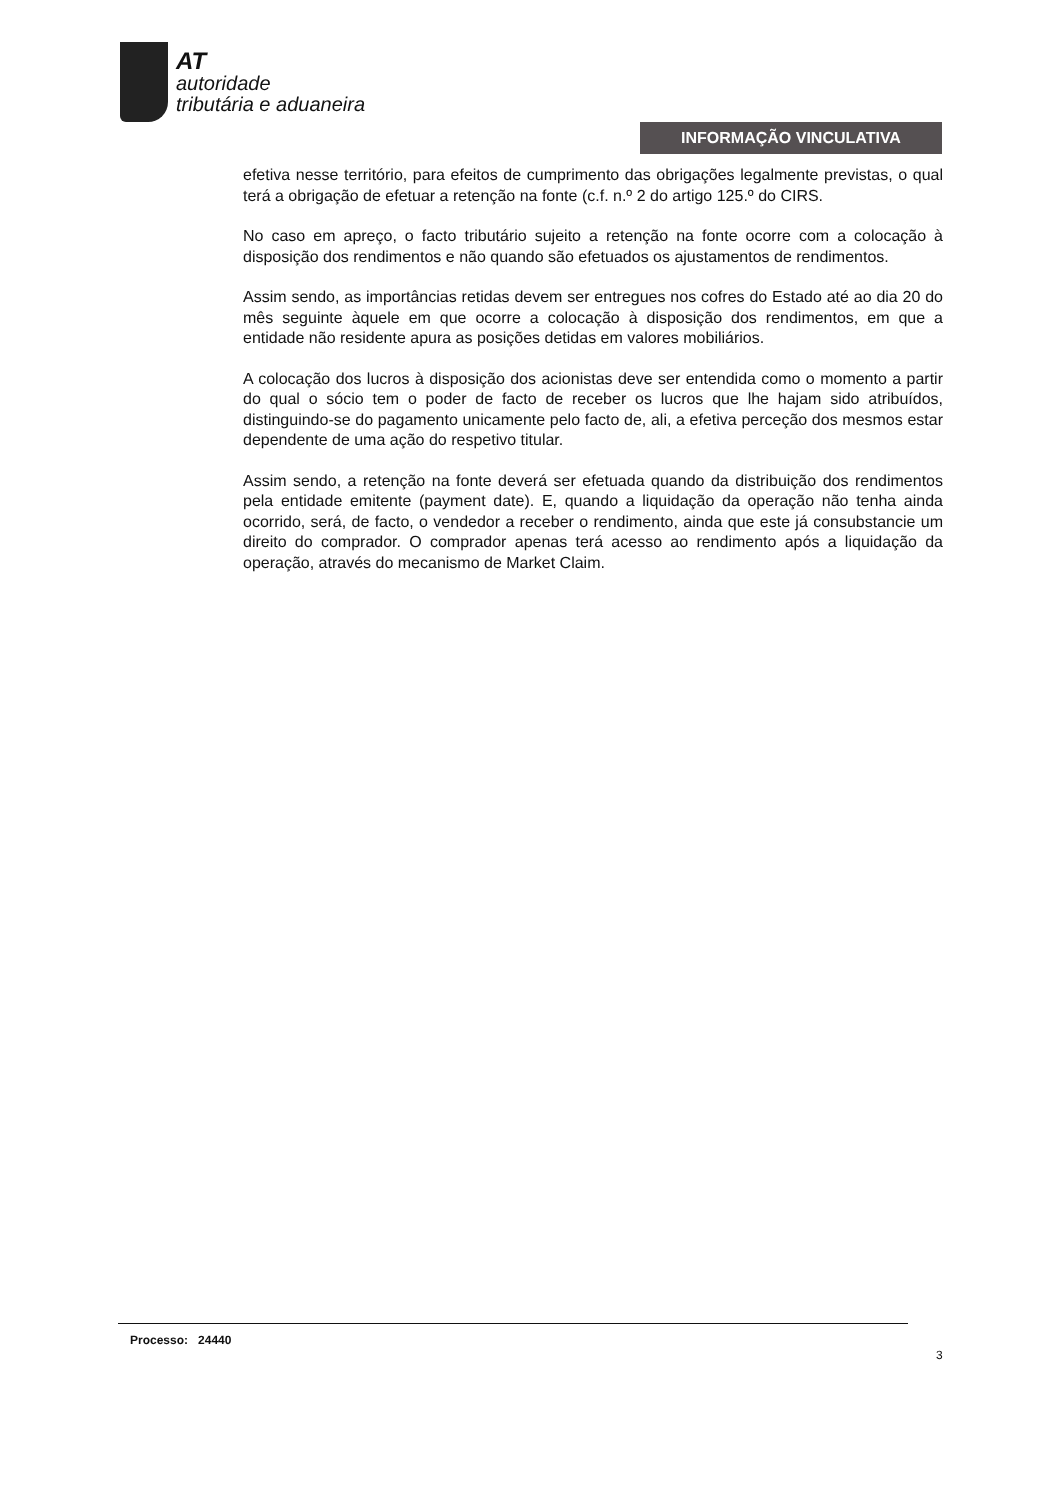AT
autoridade
tributária e aduaneira
INFORMAÇÃO VINCULATIVA
efetiva nesse território, para efeitos de cumprimento das obrigações legalmente previstas, o qual terá a obrigação de efetuar a retenção na fonte (c.f. n.º 2 do artigo 125.º do CIRS.
No caso em apreço, o facto tributário sujeito a retenção na fonte ocorre com a colocação à disposição dos rendimentos e não quando são efetuados os ajustamentos de rendimentos.
Assim sendo, as importâncias retidas devem ser entregues nos cofres do Estado até ao dia 20 do mês seguinte àquele em que ocorre a colocação à disposição dos rendimentos, em que a entidade não residente apura as posições detidas em valores mobiliários.
A colocação dos lucros à disposição dos acionistas deve ser entendida como o momento a partir do qual o sócio tem o poder de facto de receber os lucros que lhe hajam sido atribuídos, distinguindo-se do pagamento unicamente pelo facto de, ali, a efetiva perceção dos mesmos estar dependente de uma ação do respetivo titular.
Assim sendo, a retenção na fonte deverá ser efetuada quando da distribuição dos rendimentos pela entidade emitente (payment date). E, quando a liquidação da operação não tenha ainda ocorrido, será, de facto, o vendedor a receber o rendimento, ainda que este já consubstancie um direito do comprador. O comprador apenas terá acesso ao rendimento após a liquidação da operação, através do mecanismo de Market Claim.
Processo: 24440
3